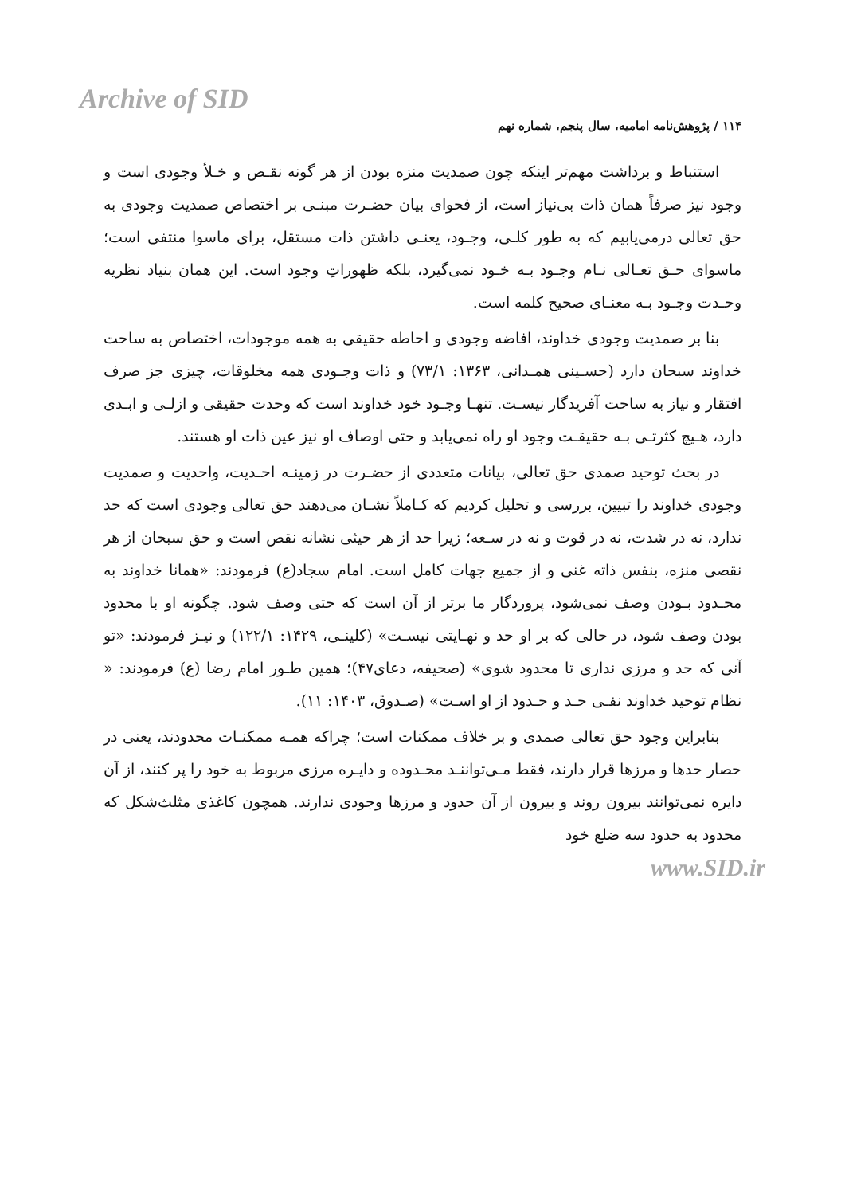Archive of SID
۱۱۴ / پژوهش‌نامه امامیه، سال پنجم، شماره نهم
استنباط و برداشت مهم‌تر اینکه چون صمدیت منزه بودن از هر گونه نقـص و خـلأ وجودی است و وجود نیز صرفاً همان ذات بی‌نیاز است، از فحوای بیان حضـرت مبنـی بر اختصاص صمدیت وجودی به حق تعالی درمی‌یابیم که به طور کلـی، وجـود، یعنـی داشتن ذات مستقل، برای ماسوا منتفی است؛ ماسوای حـق تعـالی نـام وجـود بـه خـود نمی‌گیرد، بلکه ظهوراتِ وجود است. این همان بنیاد نظریه وحـدت وجـود بـه معنـای صحیح کلمه است.
بنا بر صمدیت وجودی خداوند، افاضه وجودی و احاطه حقیقی به همه موجودات، اختصاص به ساحت خداوند سبحان دارد (حسـینی همـدانی، ۱۳۶۳: ۷۳/۱) و ذات وجـودی همه مخلوقات، چیزی جز صرف افتقار و نیاز به ساحت آفریدگار نیسـت. تنهـا وجـود خود خداوند است که وحدت حقیقی و ازلـی و ابـدی دارد، هـیچ کثرتـی بـه حقیقـت وجود او راه نمی‌یابد و حتی اوصاف او نیز عین ذات او هستند.
در بحث توحید صمدی حق تعالی، بیانات متعددی از حضـرت در زمینـه احـدیت، واحدیت و صمدیت وجودی خداوند را تبیین، بررسی و تحلیل کردیم که کـاملاً نشـان می‌دهند حق تعالی وجودی است که حد ندارد، نه در شدت، نه در قوت و نه در سـعه؛ زیرا حد از هر حیثی نشانه نقص است و حق سبحان از هر نقصی منزه، بنفس ذاته غنی و از جمیع جهات کامل است. امام سجاد(ع) فرمودند: «همانا خداوند به محـدود بـودن وصف نمی‌شود، پروردگار ما برتر از آن است که حتی وصف شود. چگونه او با محدود بودن وصف شود، در حالی که بر او حد و نهـایتی نیسـت» (کلینـی، ۱۴۲۹: ۱۲۲/۱) و نیـز فرمودند: «تو آنی که حد و مرزی نداری تا محدود شوی» (صحیفه، دعای۴۷)؛ همین طـور امام رضا (ع) فرمودند: « نظام توحید خداوند نفـی حـد و حـدود از او اسـت» (صـدوق، ۱۴۰۳: ۱۱).
بنابراین وجود حق تعالی صمدی و بر خلاف ممکنات است؛ چراکه همـه ممکنـات محدودند، یعنی در حصار حدها و مرزها قرار دارند، فقط مـی‌تواننـد محـدوده و دایـره مرزی مربوط به خود را پر کنند، از آن دایره نمی‌توانند بیرون روند و بیرون از آن حدود و مرزها وجودی ندارند. همچون کاغذی مثلث‌شکل که محدود به حدود سه ضلع خود
www.SID.ir